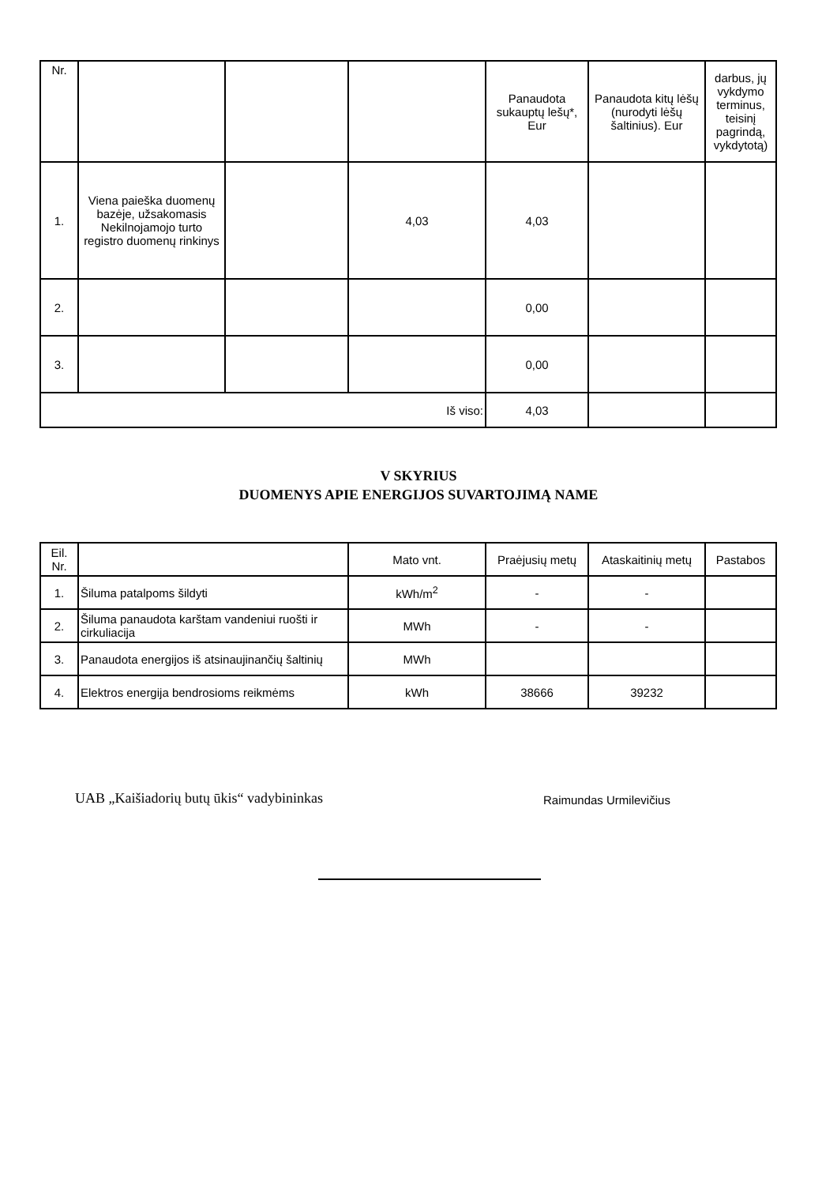| Nr. | | | | Panaudota sukauptų lešų*, Eur | Panaudota kitų lėšų (nurodyti lėšų šaltinius). Eur | darbus, jų vykdymo terminus, teisinį pagrindą, vykdytotą) |
| 1. | Viena paieška duomenų bazėje, užsakomasis Nekilnojamojo turto registro duomenų rinkinys | | 4,03 | 4,03 | | |
| 2. | | | | 0,00 | | |
| 3. | | | | 0,00 | | |
| Iš viso: | | | | 4,03 | | |
V SKYRIUS
DUOMENYS APIE ENERGIJOS SUVARTOJIMĄ NAME
| Eil. Nr. | | Mato vnt. | Praėjusių metų | Ataskaitinių metų | Pastabos |
| --- | --- | --- | --- | --- | --- |
| 1. | Šiluma patalpoms šildyti | kWh/m<sup>2</sup> | - | - | |
| 2. | Šiluma panaudota karštam vandeniui ruošti ir cirkuliacija | MWh | - | - | |
| 3. | Panaudota energijos iš atsinaujinančių šaltinių | MWh | | | |
| 4. | Elektros energija bendrosioms reikmėms | kWh | 38666 | 39232 | |
UAB „Kaišiadorių butų ūkis“ vadybininkas
Raimundas Urmilevičius